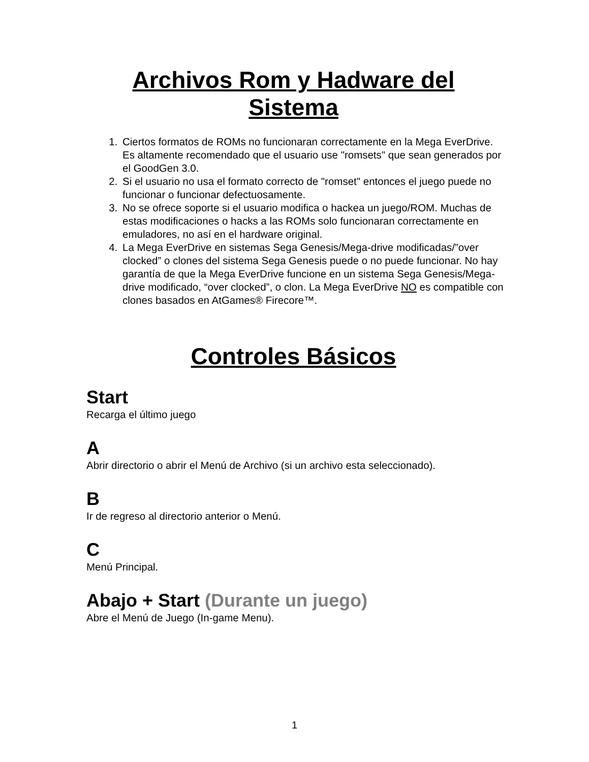Archivos Rom y Hadware del Sistema
1. Ciertos formatos de ROMs no funcionaran correctamente en la Mega EverDrive. Es altamente recomendado que el usuario use "romsets" que sean generados por el GoodGen 3.0.
2. Si el usuario no usa el formato correcto de "romset" entonces el juego puede no funcionar o funcionar defectuosamente.
3. No se ofrece soporte si el usuario modifica o hackea un juego/ROM. Muchas de estas modificaciones o hacks a las ROMs solo funcionaran correctamente en emuladores, no así en el hardware original.
4. La Mega EverDrive en sistemas Sega Genesis/Mega-drive modificadas/”over clocked” o clones del sistema Sega Genesis puede o no puede funcionar. No hay garantía de que la Mega EverDrive funcione en un sistema Sega Genesis/Mega-drive modificado, “over clocked”, o clon. La Mega EverDrive NO es compatible con clones basados en AtGames® Firecore™.
Controles Básicos
Start
Recarga el último juego
A
Abrir directorio o abrir el Menú de Archivo (si un archivo esta seleccionado).
B
Ir de regreso al directorio anterior o Menú.
C
Menú Principal.
Abajo + Start (Durante un juego)
Abre el Menú de Juego (In-game Menu).
1